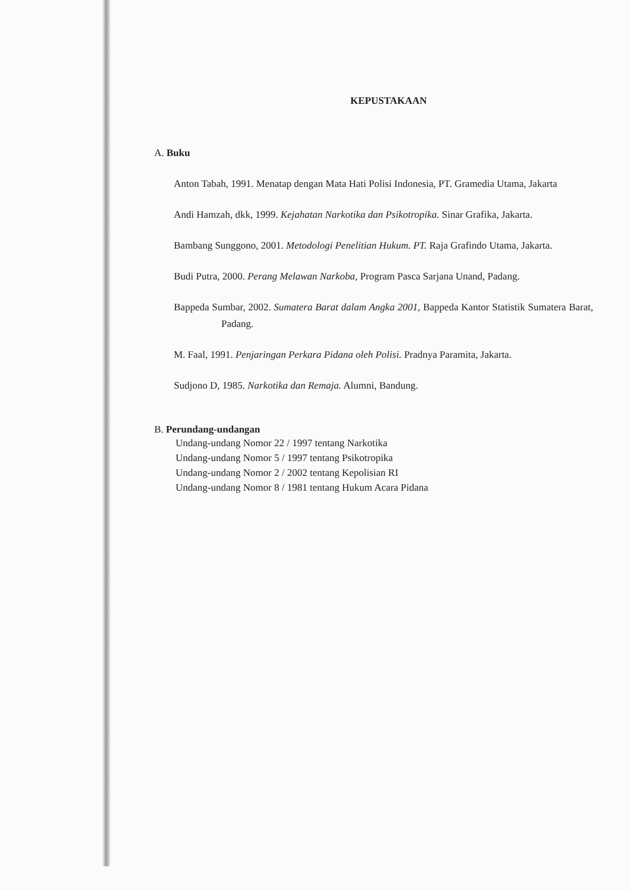KEPUSTAKAAN
A. Buku
Anton Tabah, 1991. Menatap dengan Mata Hati Polisi Indonesia, PT. Gramedia Utama, Jakarta
Andi Hamzah, dkk, 1999. Kejahatan Narkotika dan Psikotropika. Sinar Grafika, Jakarta.
Bambang Sunggono, 2001. Metodologi Penelitian Hukum. PT. Raja Grafindo Utama, Jakarta.
Budi Putra, 2000. Perang Melawan Narkoba, Program Pasca Sarjana Unand, Padang.
Bappeda Sumbar, 2002. Sumatera Barat dalam Angka 2001, Bappeda Kantor Statistik Sumatera Barat, Padang.
M. Faal, 1991. Penjaringan Perkara Pidana oleh Polisi. Pradnya Paramita, Jakarta.
Sudjono D, 1985. Narkotika dan Remaja. Alumni, Bandung.
B. Perundang-undangan
Undang-undang Nomor 22 / 1997 tentang Narkotika
Undang-undang Nomor 5 / 1997 tentang Psikotropika
Undang-undang Nomor 2 / 2002 tentang Kepolisian RI
Undang-undang Nomor 8 / 1981 tentang Hukum Acara Pidana